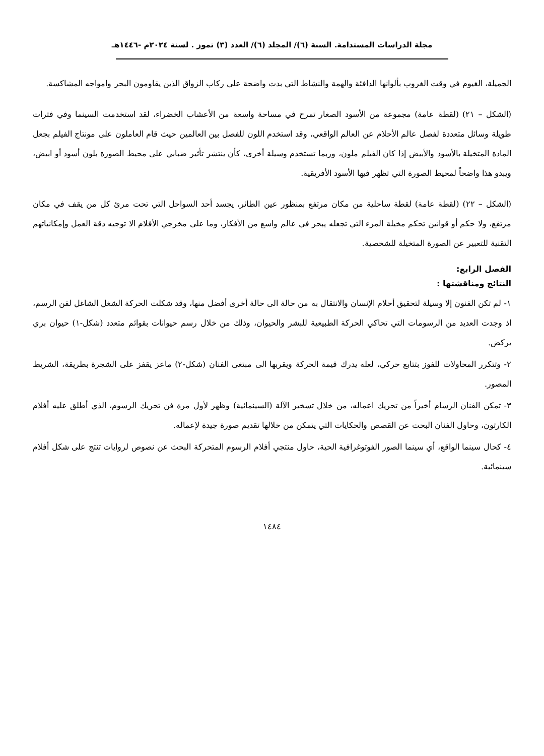مجلة الدراسات المستدامة. السنة (٦)/ المجلد (٦)/ العدد (٣) تموز . لسنة ٢٠٢٤م -١٤٤٦هـ
الجميلة، الغيوم في وقت الغروب بألوانها الدافئة والهمة والنشاط التي بدت واضحة على ركاب الزواق الذين يقاومون البحر وامواجه المشاكسة.
(الشكل – ٢١) (لقطة عامة) مجموعة من الأسود الصغار تمرح في مساحة واسعة من الأعشاب الخضراء، لقد استخدمت السينما وفي فترات طويلة وسائل متعددة لفصل عالم الأحلام عن العالم الواقعي، وقد استخدم اللون للفصل بين العالمين حيث قام العاملون على مونتاج الفيلم بجعل المادة المتخيلة بالأسود والأبيض إذا كان الفيلم ملون، وربما تستخدم وسيلة أخرى، كأن ينتشر تأثير ضبابي على محيط الصورة بلون أسود أو ابيض، ويبدو هذا واضحاً لمحيط الصورة التي تظهر فيها الأسود الأفريقية.
(الشكل – ٢٢) (لقطة عامة) لقطة ساحلية من مكان مرتفع بمنظور عين الطائر، يجسد أحد السواحل التي تحت مرئ كل من يقف في مكان مرتفع، ولا حكم أو قوانين تحكم مخيلة المرء التي تجعله يبحر في عالم واسع من الأفكار، وما على مخرجي الأفلام الا توجيه دقة العمل وإمكانياتهم التقنية للتعبير عن الصورة المتخيلة للشخصية.
الفصل الرابع:
النتائج ومناقشتها :
١- لم تكن الفنون إلا وسيلة لتحقيق أحلام الإنسان والانتقال به من حالة الى حالة أخرى أفضل منها، وقد شكلت الحركة الشغل الشاغل لفن الرسم، اذ وجدت العديد من الرسومات التي تحاكي الحركة الطبيعية للبشر والحيوان، وذلك من خلال رسم حيوانات بقوائم متعدد (شكل-١) حيوان بري يركض.
٢- وتتكرر المحاولات للفوز بتتابع حركي، لعله يدرك قيمة الحركة ويقربها الى مبتغى الفنان (شكل-٢) ماعز يقفز على الشجرة بطريقة، الشريط المصور.
٣- تمكن الفنان الرسام أخيراً من تحريك اعماله، من خلال تسخير الآلة (السينمائية) وظهر لأول مرة فن تحريك الرسوم، الذي أطلق عليه أفلام الكارتون، وحاول الفنان البحث عن القصص والحكايات التي يتمكن من خلالها تقديم صورة جيدة لإعماله.
٤- كحال سينما الواقع، أي سينما الصور الفوتوغرافية الحية، حاول منتجي أفلام الرسوم المتحركة البحث عن نصوص لروايات تنتج على شكل أفلام سينمائية.
١٤٨٤